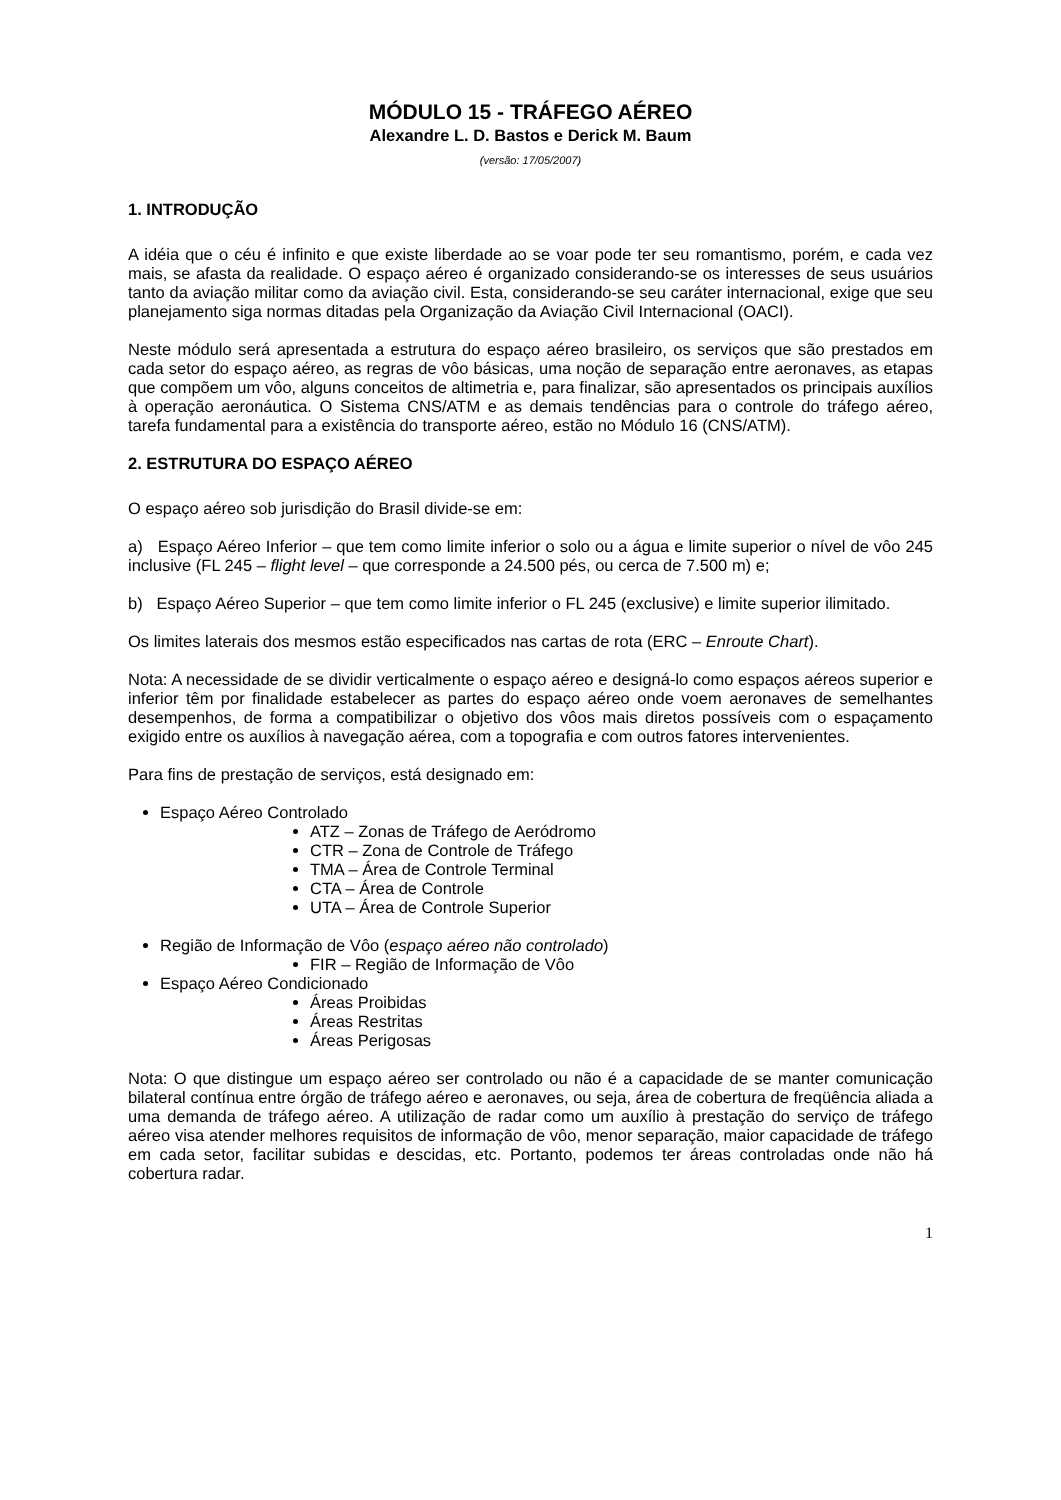MÓDULO 15 - TRÁFEGO AÉREO
Alexandre L. D. Bastos e Derick M. Baum
(versão: 17/05/2007)
1. INTRODUÇÃO
A idéia que o céu é infinito e que existe liberdade ao se voar pode ter seu romantismo, porém, e cada vez mais, se afasta da realidade. O espaço aéreo é organizado considerando-se os interesses de seus usuários tanto da aviação militar como da aviação civil. Esta, considerando-se seu caráter internacional, exige que seu planejamento siga normas ditadas pela Organização da Aviação Civil Internacional (OACI).
Neste módulo será apresentada a estrutura do espaço aéreo brasileiro, os serviços que são prestados em cada setor do espaço aéreo, as regras de vôo básicas, uma noção de separação entre aeronaves, as etapas que compõem um vôo, alguns conceitos de altimetria e, para finalizar, são apresentados os principais auxílios à operação aeronáutica. O Sistema CNS/ATM e as demais tendências para o controle do tráfego aéreo, tarefa fundamental para a existência do transporte aéreo, estão no Módulo 16 (CNS/ATM).
2. ESTRUTURA DO ESPAÇO AÉREO
O espaço aéreo sob jurisdição do Brasil divide-se em:
a) Espaço Aéreo Inferior – que tem como limite inferior o solo ou a água e limite superior o nível de vôo 245 inclusive (FL 245 – flight level – que corresponde a 24.500 pés, ou cerca de 7.500 m) e;
b) Espaço Aéreo Superior – que tem como limite inferior o FL 245 (exclusive) e limite superior ilimitado.
Os limites laterais dos mesmos estão especificados nas cartas de rota (ERC – Enroute Chart).
Nota: A necessidade de se dividir verticalmente o espaço aéreo e designá-lo como espaços aéreos superior e inferior têm por finalidade estabelecer as partes do espaço aéreo onde voem aeronaves de semelhantes desempenhos, de forma a compatibilizar o objetivo dos vôos mais diretos possíveis com o espaçamento exigido entre os auxílios à navegação aérea, com a topografia e com outros fatores intervenientes.
Para fins de prestação de serviços, está designado em:
Espaço Aéreo Controlado
ATZ – Zonas de Tráfego de Aeródromo
CTR – Zona de Controle de Tráfego
TMA – Área de Controle Terminal
CTA – Área de Controle
UTA – Área de Controle Superior
Região de Informação de Vôo (espaço aéreo não controlado)
FIR – Região de Informação de Vôo
Espaço Aéreo Condicionado
Áreas Proibidas
Áreas Restritas
Áreas Perigosas
Nota: O que distingue um espaço aéreo ser controlado ou não é a capacidade de se manter comunicação bilateral contínua entre órgão de tráfego aéreo e aeronaves, ou seja, área de cobertura de freqüência aliada a uma demanda de tráfego aéreo. A utilização de radar como um auxílio à prestação do serviço de tráfego aéreo visa atender melhores requisitos de informação de vôo, menor separação, maior capacidade de tráfego em cada setor, facilitar subidas e descidas, etc. Portanto, podemos ter áreas controladas onde não há cobertura radar.
1